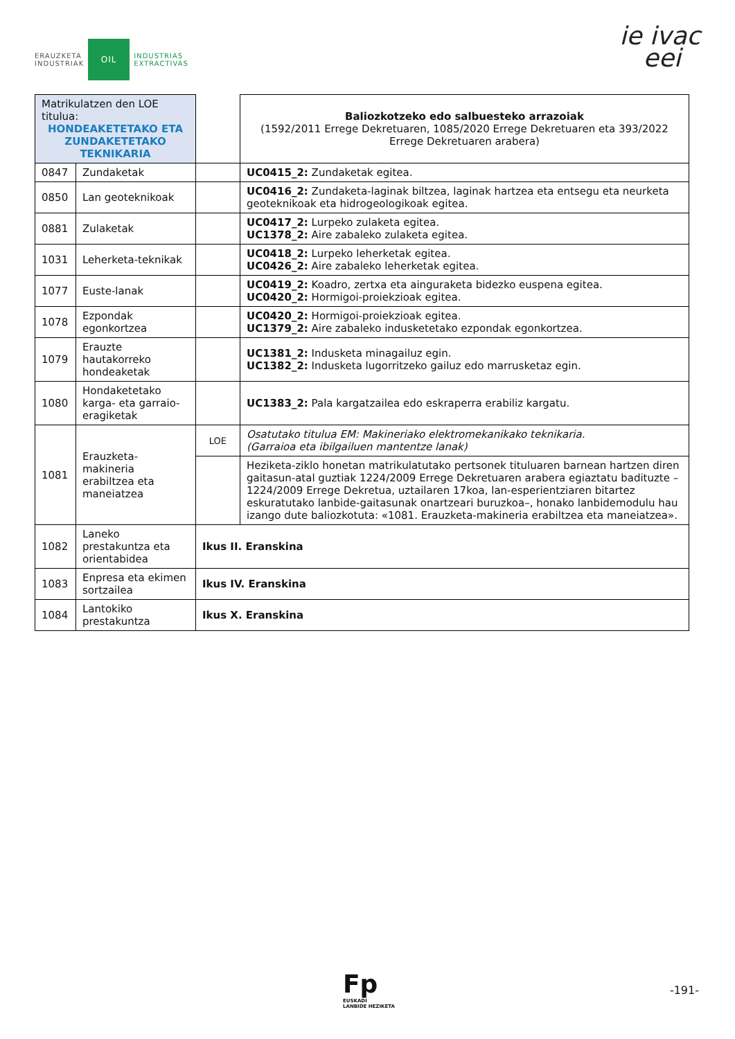ERAUZKETA
INDUSTRIAK
OIL
INDUSTRIAS
EXTRACTIVAS
ie ivac
eei
| Matrikulatzen den LOE titulua: HONDEAKETETAKO ETA ZUNDAKETETAKO TEKNIKARIA | | | Baliozkotzeko edo salbuesteko arrazoiak (1592/2011 Errege Dekretuaren, 1085/2020 Errege Dekretuaren eta 393/2022 Errege Dekretuaren arabera) |
| 0847 | Zundaketak | | UC0415_2: Zundaketak egitea. |
| 0850 | Lan geoteknikoak | | UC0416_2: Zundaketa-laginak biltzea, laginak hartzea eta entsegu eta neurketa geoteknikoak eta hidrogeologikoak egitea. |
| 0881 | Zulaketak | | UC0417_2: Lurpeko zulaketa egitea. UC1378_2: Aire zabaleko zulaketa egitea. |
| 1031 | Leherketa-teknikak | | UC0418_2: Lurpeko leherketak egitea. UC0426_2: Aire zabaleko leherketak egitea. |
| 1077 | Euste-lanak | | UC0419_2: Koadro, zertxa eta ainguraketa bidezko euspena egitea. UC0420_2: Hormigoi-proiekzioak egitea. |
| 1078 | Ezpondak egonkortzea | | UC0420_2: Hormigoi-proiekzioak egitea. UC1379_2: Aire zabaleko indusketetako ezpondak egonkortzea. |
| 1079 | Erauzte hautakorreko hondeaketak | | UC1381_2: Indusketa minagailuz egin. UC1382_2: Indusketa lugorritzeko gailuz edo marrusketaz egin. |
| 1080 | Hondaketetako karga- eta garraio-eragiketak | | UC1383_2: Pala kargatzailea edo eskraperra erabiliz kargatu. |
| 1081 | Erauzketa-makineria erabiltzea eta maneiatzea | LOE | Osatutako titulua EM: Makineriako elektromekanikako teknikaria. (Garraioa eta ibilgailuen mantentze lanak) |
| | | | Heziketa-ziklo honetan matrikulatutako pertsonek tituluaren barnean hartzen diren gaitasun-atal guztiak 1224/2009 Errege Dekretuaren arabera egiaztatu badituzte –1224/2009 Errege Dekretua, uztailaren 17koa, lan-esperientziaren bitartez eskuratutako lanbide-gaitasunak onartzeari buruzkoa–, honako lanbidemodulu hau izango dute baliozkotuta: «1081. Erauzketa-makineria erabiltzea eta maneiatzea». |
| 1082 | Laneko prestakuntza eta orientabidea | Ikus II. Eranskina | |
| 1083 | Enpresa eta ekimen sortzailea | Ikus IV. Eranskina | |
| 1084 | Lantokiko prestakuntza | Ikus X. Eranskina | |
Fp
EUSKADI
LANBIDE HEZIKETA
-191-